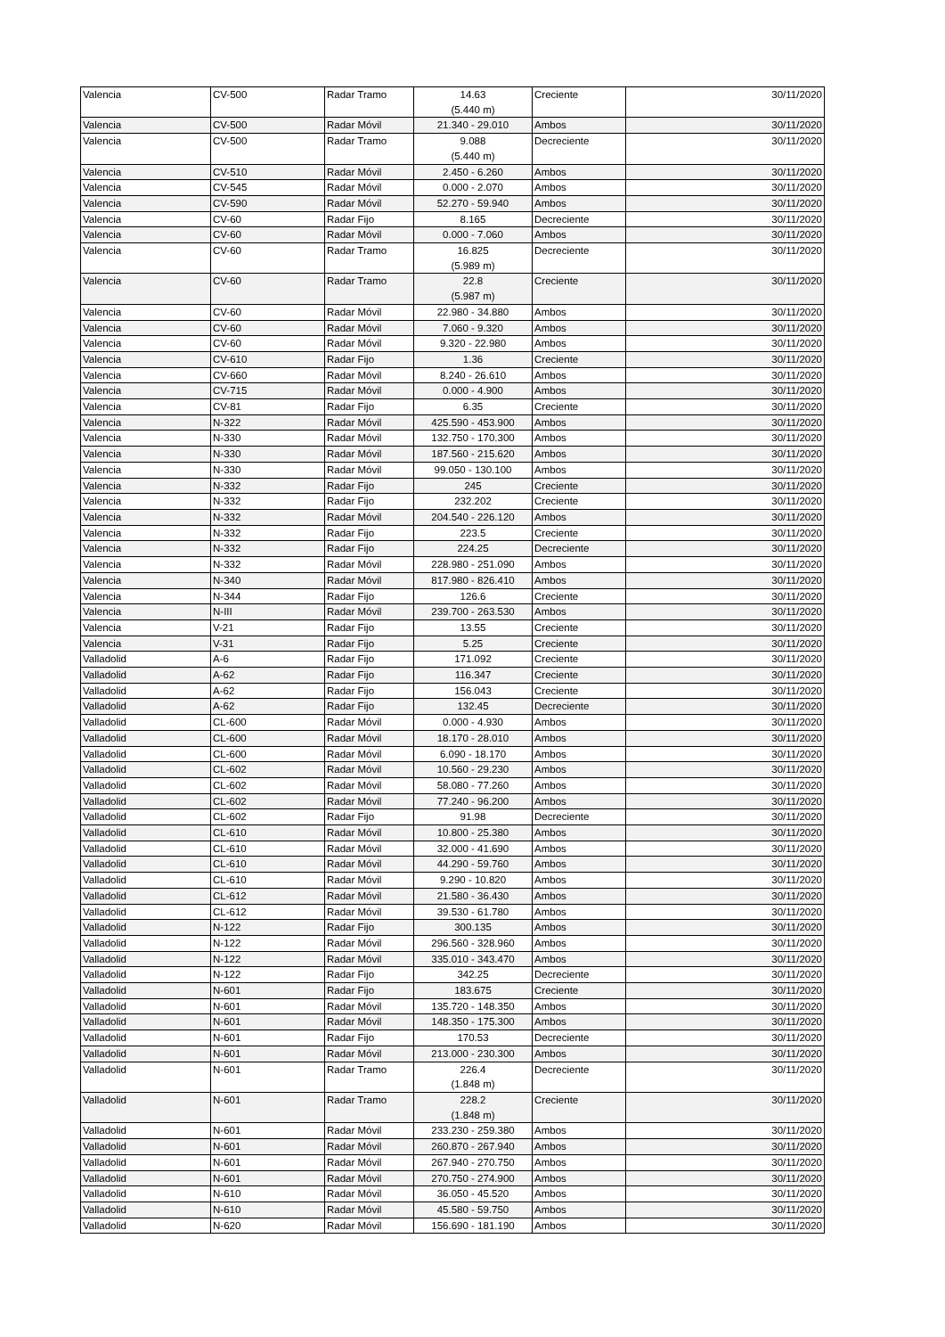| Valencia | CV-500 | Radar Tramo | 14.63 (5.440 m) | Creciente | 30/11/2020 |
| Valencia | CV-500 | Radar Móvil | 21.340 - 29.010 | Ambos | 30/11/2020 |
| Valencia | CV-500 | Radar Tramo | 9.088 (5.440 m) | Decreciente | 30/11/2020 |
| Valencia | CV-510 | Radar Móvil | 2.450 - 6.260 | Ambos | 30/11/2020 |
| Valencia | CV-545 | Radar Móvil | 0.000 - 2.070 | Ambos | 30/11/2020 |
| Valencia | CV-590 | Radar Móvil | 52.270 - 59.940 | Ambos | 30/11/2020 |
| Valencia | CV-60 | Radar Fijo | 8.165 | Decreciente | 30/11/2020 |
| Valencia | CV-60 | Radar Móvil | 0.000 - 7.060 | Ambos | 30/11/2020 |
| Valencia | CV-60 | Radar Tramo | 16.825 (5.989 m) | Decreciente | 30/11/2020 |
| Valencia | CV-60 | Radar Tramo | 22.8 (5.987 m) | Creciente | 30/11/2020 |
| Valencia | CV-60 | Radar Móvil | 22.980 - 34.880 | Ambos | 30/11/2020 |
| Valencia | CV-60 | Radar Móvil | 7.060 - 9.320 | Ambos | 30/11/2020 |
| Valencia | CV-60 | Radar Móvil | 9.320 - 22.980 | Ambos | 30/11/2020 |
| Valencia | CV-610 | Radar Fijo | 1.36 | Creciente | 30/11/2020 |
| Valencia | CV-660 | Radar Móvil | 8.240 - 26.610 | Ambos | 30/11/2020 |
| Valencia | CV-715 | Radar Móvil | 0.000 - 4.900 | Ambos | 30/11/2020 |
| Valencia | CV-81 | Radar Fijo | 6.35 | Creciente | 30/11/2020 |
| Valencia | N-322 | Radar Móvil | 425.590 - 453.900 | Ambos | 30/11/2020 |
| Valencia | N-330 | Radar Móvil | 132.750 - 170.300 | Ambos | 30/11/2020 |
| Valencia | N-330 | Radar Móvil | 187.560 - 215.620 | Ambos | 30/11/2020 |
| Valencia | N-330 | Radar Móvil | 99.050 - 130.100 | Ambos | 30/11/2020 |
| Valencia | N-332 | Radar Fijo | 245 | Creciente | 30/11/2020 |
| Valencia | N-332 | Radar Fijo | 232.202 | Creciente | 30/11/2020 |
| Valencia | N-332 | Radar Móvil | 204.540 - 226.120 | Ambos | 30/11/2020 |
| Valencia | N-332 | Radar Fijo | 223.5 | Creciente | 30/11/2020 |
| Valencia | N-332 | Radar Fijo | 224.25 | Decreciente | 30/11/2020 |
| Valencia | N-332 | Radar Móvil | 228.980 - 251.090 | Ambos | 30/11/2020 |
| Valencia | N-340 | Radar Móvil | 817.980 - 826.410 | Ambos | 30/11/2020 |
| Valencia | N-344 | Radar Fijo | 126.6 | Creciente | 30/11/2020 |
| Valencia | N-III | Radar Móvil | 239.700 - 263.530 | Ambos | 30/11/2020 |
| Valencia | V-21 | Radar Fijo | 13.55 | Creciente | 30/11/2020 |
| Valencia | V-31 | Radar Fijo | 5.25 | Creciente | 30/11/2020 |
| Valladolid | A-6 | Radar Fijo | 171.092 | Creciente | 30/11/2020 |
| Valladolid | A-62 | Radar Fijo | 116.347 | Creciente | 30/11/2020 |
| Valladolid | A-62 | Radar Fijo | 156.043 | Creciente | 30/11/2020 |
| Valladolid | A-62 | Radar Fijo | 132.45 | Decreciente | 30/11/2020 |
| Valladolid | CL-600 | Radar Móvil | 0.000 - 4.930 | Ambos | 30/11/2020 |
| Valladolid | CL-600 | Radar Móvil | 18.170 - 28.010 | Ambos | 30/11/2020 |
| Valladolid | CL-600 | Radar Móvil | 6.090 - 18.170 | Ambos | 30/11/2020 |
| Valladolid | CL-602 | Radar Móvil | 10.560 - 29.230 | Ambos | 30/11/2020 |
| Valladolid | CL-602 | Radar Móvil | 58.080 - 77.260 | Ambos | 30/11/2020 |
| Valladolid | CL-602 | Radar Móvil | 77.240 - 96.200 | Ambos | 30/11/2020 |
| Valladolid | CL-602 | Radar Fijo | 91.98 | Decreciente | 30/11/2020 |
| Valladolid | CL-610 | Radar Móvil | 10.800 - 25.380 | Ambos | 30/11/2020 |
| Valladolid | CL-610 | Radar Móvil | 32.000 - 41.690 | Ambos | 30/11/2020 |
| Valladolid | CL-610 | Radar Móvil | 44.290 - 59.760 | Ambos | 30/11/2020 |
| Valladolid | CL-610 | Radar Móvil | 9.290 - 10.820 | Ambos | 30/11/2020 |
| Valladolid | CL-612 | Radar Móvil | 21.580 - 36.430 | Ambos | 30/11/2020 |
| Valladolid | CL-612 | Radar Móvil | 39.530 - 61.780 | Ambos | 30/11/2020 |
| Valladolid | N-122 | Radar Fijo | 300.135 | Ambos | 30/11/2020 |
| Valladolid | N-122 | Radar Móvil | 296.560 - 328.960 | Ambos | 30/11/2020 |
| Valladolid | N-122 | Radar Móvil | 335.010 - 343.470 | Ambos | 30/11/2020 |
| Valladolid | N-122 | Radar Fijo | 342.25 | Decreciente | 30/11/2020 |
| Valladolid | N-601 | Radar Fijo | 183.675 | Creciente | 30/11/2020 |
| Valladolid | N-601 | Radar Móvil | 135.720 - 148.350 | Ambos | 30/11/2020 |
| Valladolid | N-601 | Radar Móvil | 148.350 - 175.300 | Ambos | 30/11/2020 |
| Valladolid | N-601 | Radar Fijo | 170.53 | Decreciente | 30/11/2020 |
| Valladolid | N-601 | Radar Móvil | 213.000 - 230.300 | Ambos | 30/11/2020 |
| Valladolid | N-601 | Radar Tramo | 226.4 (1.848 m) | Decreciente | 30/11/2020 |
| Valladolid | N-601 | Radar Tramo | 228.2 (1.848 m) | Creciente | 30/11/2020 |
| Valladolid | N-601 | Radar Móvil | 233.230 - 259.380 | Ambos | 30/11/2020 |
| Valladolid | N-601 | Radar Móvil | 260.870 - 267.940 | Ambos | 30/11/2020 |
| Valladolid | N-601 | Radar Móvil | 267.940 - 270.750 | Ambos | 30/11/2020 |
| Valladolid | N-601 | Radar Móvil | 270.750 - 274.900 | Ambos | 30/11/2020 |
| Valladolid | N-610 | Radar Móvil | 36.050 - 45.520 | Ambos | 30/11/2020 |
| Valladolid | N-610 | Radar Móvil | 45.580 - 59.750 | Ambos | 30/11/2020 |
| Valladolid | N-620 | Radar Móvil | 156.690 - 181.190 | Ambos | 30/11/2020 |